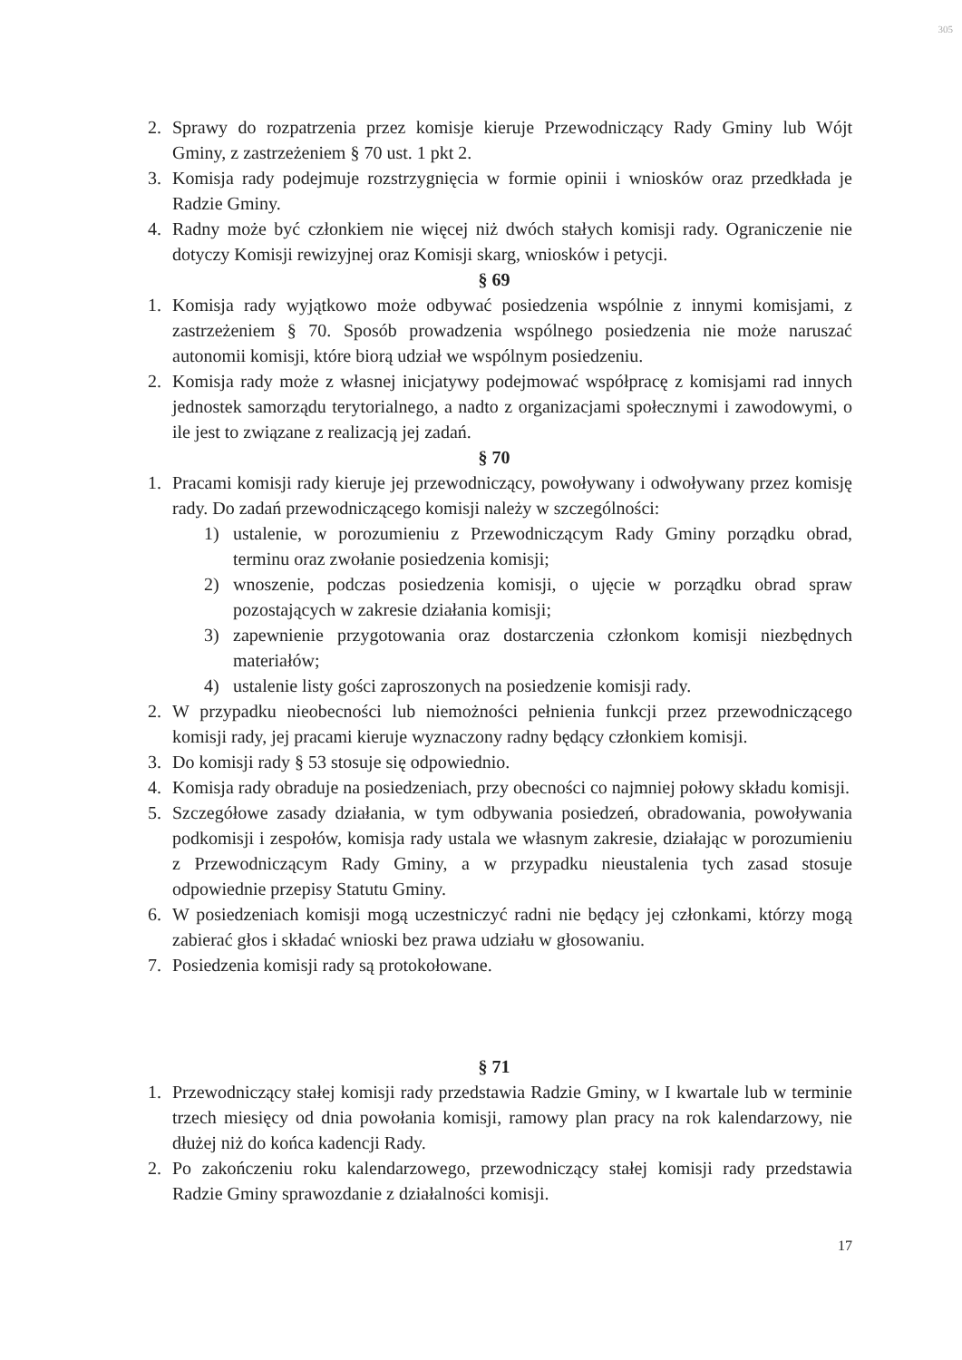305
2. Sprawy do rozpatrzenia przez komisje kieruje Przewodniczący Rady Gminy lub Wójt Gminy, z zastrzeżeniem § 70 ust. 1 pkt 2.
3. Komisja rady podejmuje rozstrzygnięcia w formie opinii i wniosków oraz przedkłada je Radzie Gminy.
4. Radny może być członkiem nie więcej niż dwóch stałych komisji rady. Ograniczenie nie dotyczy Komisji rewizyjnej oraz Komisji skarg, wniosków i petycji.
§ 69
1. Komisja rady wyjątkowo może odbywać posiedzenia wspólnie z innymi komisjami, z zastrzeżeniem § 70. Sposób prowadzenia wspólnego posiedzenia nie może naruszać autonomii komisji, które biorą udział we wspólnym posiedzeniu.
2. Komisja rady może z własnej inicjatywy podejmować współpracę z komisjami rad innych jednostek samorządu terytorialnego, a nadto z organizacjami społecznymi i zawodowymi, o ile jest to związane z realizacją jej zadań.
§ 70
1. Pracami komisji rady kieruje jej przewodniczący, powoływany i odwoływany przez komisję rady. Do zadań przewodniczącego komisji należy w szczególności:
1) ustalenie, w porozumieniu z Przewodniczącym Rady Gminy porządku obrad, terminu oraz zwołanie posiedzenia komisji;
2) wnoszenie, podczas posiedzenia komisji, o ujęcie w porządku obrad spraw pozostających w zakresie działania komisji;
3) zapewnienie przygotowania oraz dostarczenia członkom komisji niezbędnych materiałów;
4) ustalenie listy gości zaproszonych na posiedzenie komisji rady.
2. W przypadku nieobecności lub niemożności pełnienia funkcji przez przewodniczącego komisji rady, jej pracami kieruje wyznaczony radny będący członkiem komisji.
3. Do komisji rady § 53 stosuje się odpowiednio.
4. Komisja rady obraduje na posiedzeniach, przy obecności co najmniej połowy składu komisji.
5. Szczegółowe zasady działania, w tym odbywania posiedzeń, obradowania, powoływania podkomisji i zespołów, komisja rady ustala we własnym zakresie, działając w porozumieniu z Przewodniczącym Rady Gminy, a w przypadku nieustalenia tych zasad stosuje odpowiednie przepisy Statutu Gminy.
6. W posiedzeniach komisji mogą uczestniczyć radni nie będący jej członkami, którzy mogą zabierać głos i składać wnioski bez prawa udziału w głosowaniu.
7. Posiedzenia komisji rady są protokołowane.
§ 71
1. Przewodniczący stałej komisji rady przedstawia Radzie Gminy, w I kwartale lub w terminie trzech miesięcy od dnia powołania komisji, ramowy plan pracy na rok kalendarzowy, nie dłużej niż do końca kadencji Rady.
2. Po zakończeniu roku kalendarzowego, przewodniczący stałej komisji rady przedstawia Radzie Gminy sprawozdanie z działalności komisji.
17